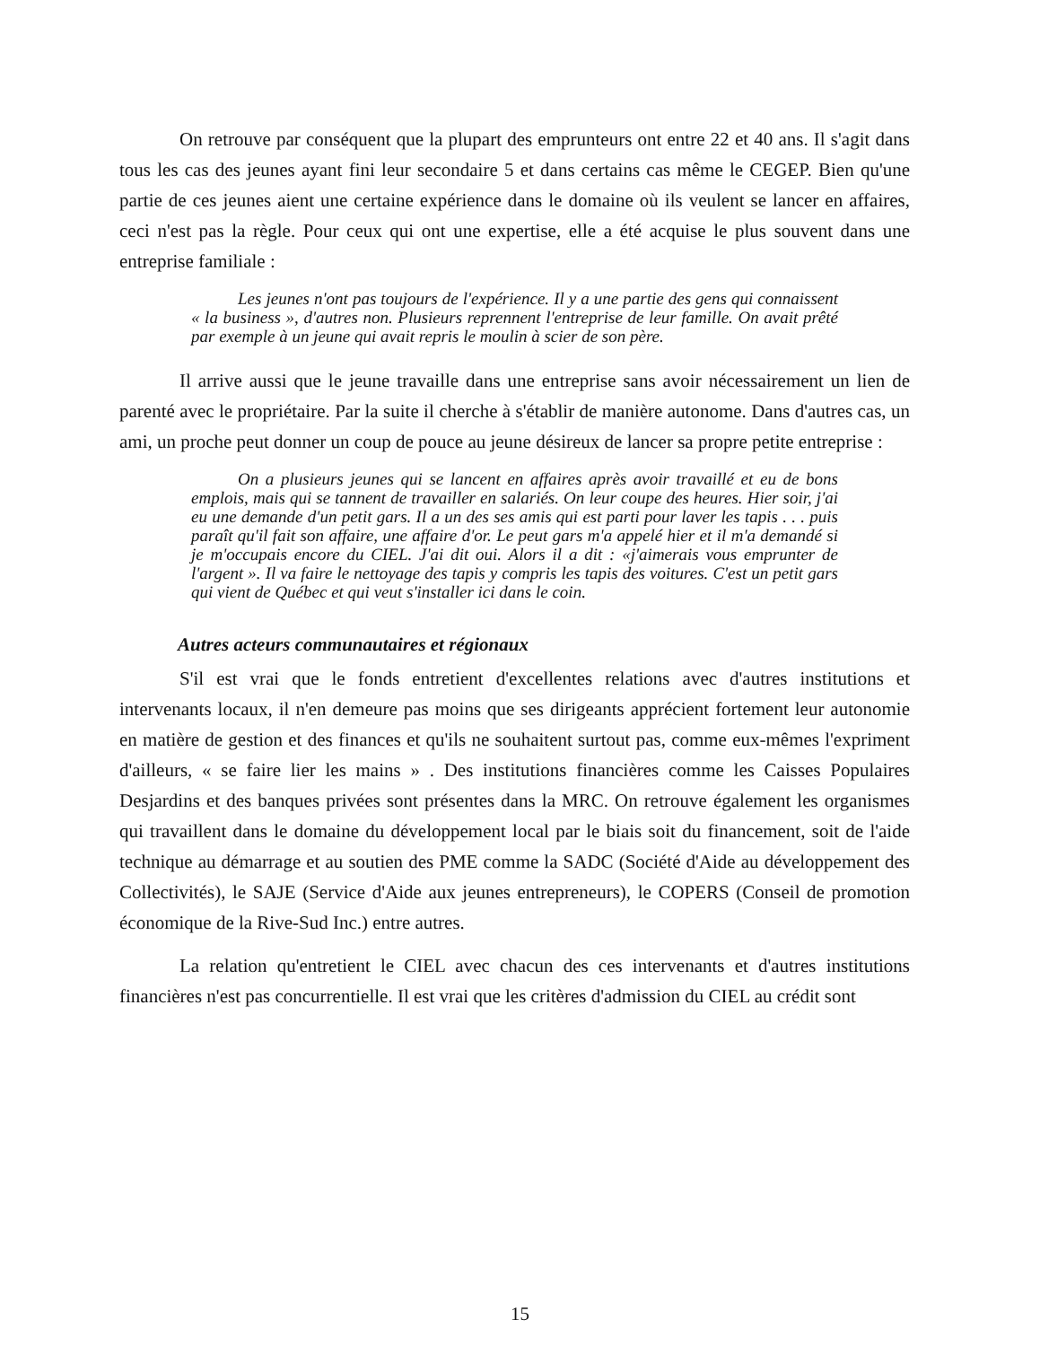On retrouve par conséquent que la plupart des emprunteurs ont entre 22 et 40 ans. Il s'agit dans tous les cas des jeunes ayant fini leur secondaire 5 et dans certains cas même le CEGEP. Bien qu'une partie de ces jeunes aient une certaine expérience dans le domaine où ils veulent se lancer en affaires, ceci n'est pas la règle. Pour ceux qui ont une expertise, elle a été acquise le plus souvent dans une entreprise familiale :
Les jeunes n'ont pas toujours de l'expérience. Il y a une partie des gens qui connaissent « la business », d'autres non. Plusieurs reprennent l'entreprise de leur famille. On avait prêté par exemple à un jeune qui avait repris le moulin à scier de son père.
Il arrive aussi que le jeune travaille dans une entreprise sans avoir nécessairement un lien de parenté avec le propriétaire. Par la suite il cherche à s'établir de manière autonome. Dans d'autres cas, un ami, un proche peut donner un coup de pouce au jeune désireux de lancer sa propre petite entreprise :
On a plusieurs jeunes qui se lancent en affaires après avoir travaillé et eu de bons emplois, mais qui se tannent de travailler en salariés. On leur coupe des heures. Hier soir, j'ai eu une demande d'un petit gars. Il a un des ses amis qui est parti pour laver les tapis . . . puis paraît qu'il fait son affaire, une affaire d'or. Le peut gars m'a appelé hier et il m'a demandé si je m'occupais encore du CIEL. J'ai dit oui. Alors il a dit : «j'aimerais vous emprunter de l'argent ». Il va faire le nettoyage des tapis y compris les tapis des voitures. C'est un petit gars qui vient de Québec et qui veut s'installer ici dans le coin.
Autres acteurs communautaires et régionaux
S'il est vrai que le fonds entretient d'excellentes relations avec d'autres institutions et intervenants locaux, il n'en demeure pas moins que ses dirigeants apprécient fortement leur autonomie en matière de gestion et des finances et qu'ils ne souhaitent surtout pas, comme eux-mêmes l'expriment d'ailleurs, « se faire lier les mains » . Des institutions financières comme les Caisses Populaires Desjardins et des banques privées sont présentes dans la MRC. On retrouve également les organismes qui travaillent dans le domaine du développement local par le biais soit du financement, soit de l'aide technique au démarrage et au soutien des PME comme la SADC (Société d'Aide au développement des Collectivités), le SAJE (Service d'Aide aux jeunes entrepreneurs), le COPERS (Conseil de promotion économique de la Rive-Sud Inc.) entre autres.
La relation qu'entretient le CIEL avec chacun des ces intervenants et d'autres institutions financières n'est pas concurrentielle. Il est vrai que les critères d'admission du CIEL au crédit sont
15